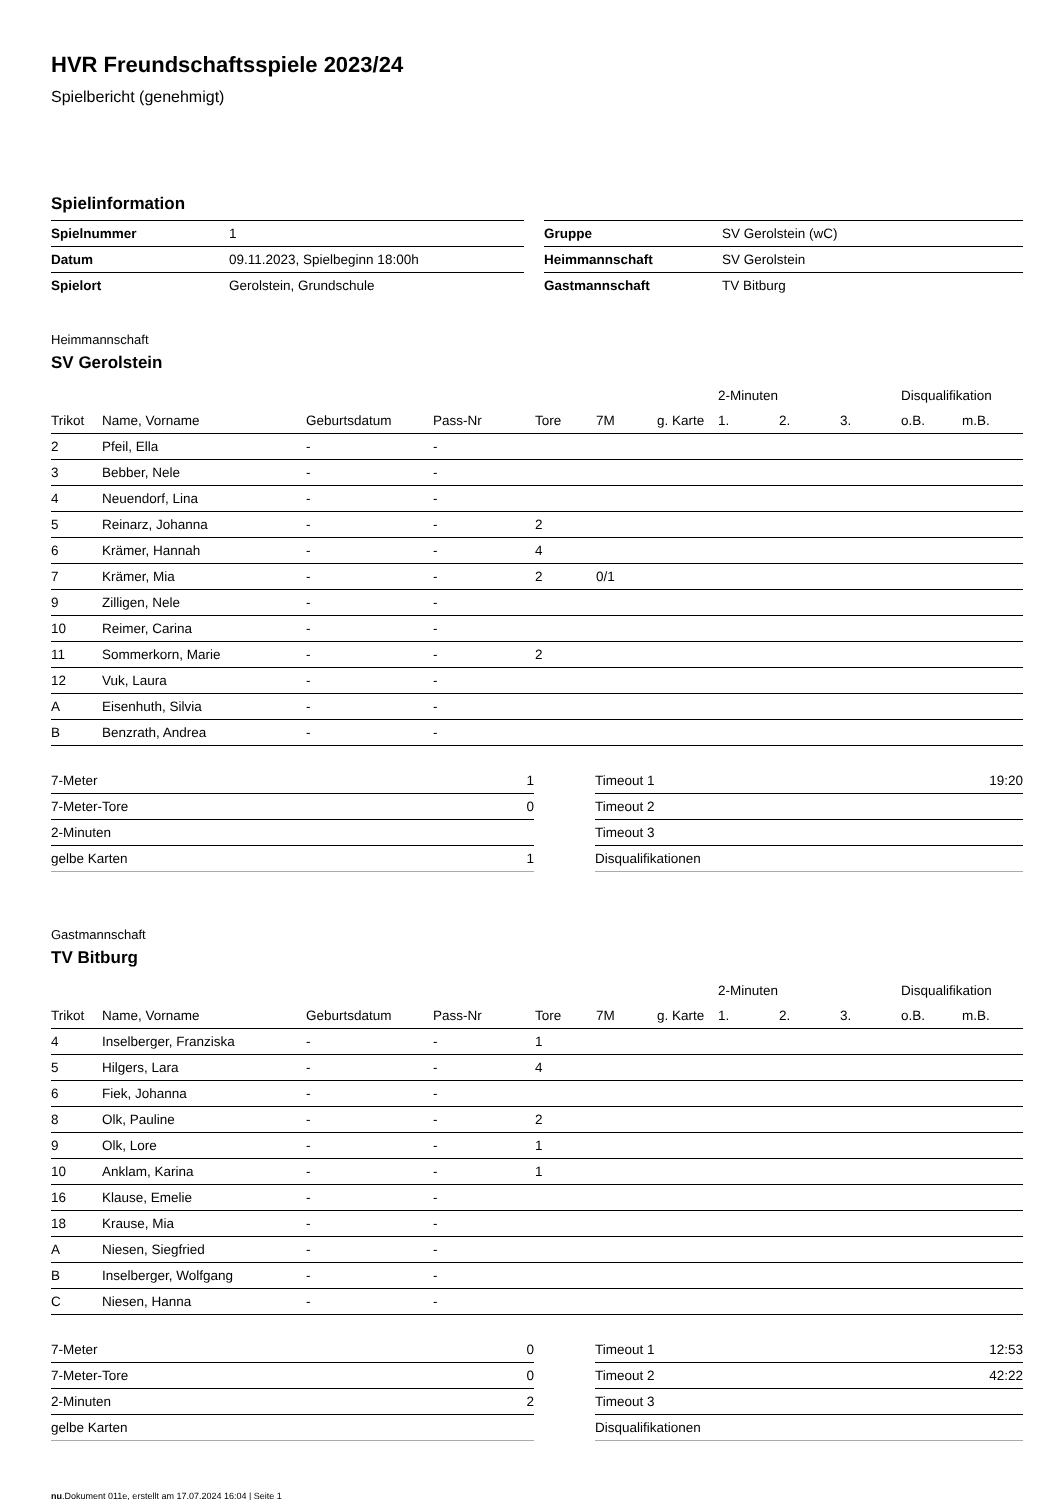HVR Freundschaftsspiele 2023/24
Spielbericht (genehmigt)
Spielinformation
| Spielnummer | 1 | | Gruppe | SV Gerolstein (wC) |
| Datum | 09.11.2023, Spielbeginn 18:00h | | Heimmannschaft | SV Gerolstein |
| Spielort | Gerolstein, Grundschule | | Gastmannschaft | TV Bitburg |
Heimmannschaft
SV Gerolstein
| | | | | | | | 2-Minuten | | | Disqualifikation | |
| --- | --- | --- | --- | --- | --- | --- | --- | --- | --- | --- | --- |
| Trikot | Name, Vorname | Geburtsdatum | Pass-Nr | Tore | 7M | g. Karte | 1. | 2. | 3. | o.B. | m.B. |
| 2 | Pfeil, Ella | - | - | | | | | | | | |
| 3 | Bebber, Nele | - | - | | | | | | | | |
| 4 | Neuendorf, Lina | - | - | | | | | | | | |
| 5 | Reinarz, Johanna | - | - | 2 | | | | | | | |
| 6 | Krämer, Hannah | - | - | 4 | | | | | | | |
| 7 | Krämer, Mia | - | - | 2 | 0/1 | | | | | | |
| 9 | Zilligen, Nele | - | - | | | | | | | | |
| 10 | Reimer, Carina | - | - | | | | | | | | |
| 11 | Sommerkorn, Marie | - | - | 2 | | | | | | | |
| 12 | Vuk, Laura | - | - | | | | | | | | |
| A | Eisenhuth, Silvia | - | - | | | | | | | | |
| B | Benzrath, Andrea | - | - | | | | | | | | |
| 7-Meter | 1 |
| 7-Meter-Tore | 0 |
| 2-Minuten | |
| gelbe Karten | 1 |
| Timeout 1 | 19:20 |
| Timeout 2 | |
| Timeout 3 | |
| Disqualifikationen | |
Gastmannschaft
TV Bitburg
| | | | | | | | 2-Minuten | | | Disqualifikation | |
| --- | --- | --- | --- | --- | --- | --- | --- | --- | --- | --- | --- |
| Trikot | Name, Vorname | Geburtsdatum | Pass-Nr | Tore | 7M | g. Karte | 1. | 2. | 3. | o.B. | m.B. |
| 4 | Inselberger, Franziska | - | - | 1 | | | | | | | |
| 5 | Hilgers, Lara | - | - | 4 | | | | | | | |
| 6 | Fiek, Johanna | - | - | | | | | | | | |
| 8 | Olk, Pauline | - | - | 2 | | | | | | | |
| 9 | Olk, Lore | - | - | 1 | | | | | | | |
| 10 | Anklam, Karina | - | - | 1 | | | | | | | |
| 16 | Klause, Emelie | - | - | | | | | | | | |
| 18 | Krause, Mia | - | - | | | | | | | | |
| A | Niesen, Siegfried | - | - | | | | | | | | |
| B | Inselberger, Wolfgang | - | - | | | | | | | | |
| C | Niesen, Hanna | - | - | | | | | | | | |
| 7-Meter | 0 |
| 7-Meter-Tore | 0 |
| 2-Minuten | 2 |
| gelbe Karten | |
| Timeout 1 | 12:53 |
| Timeout 2 | 42:22 |
| Timeout 3 | |
| Disqualifikationen | |
nu.Dokument 011e, erstellt am 17.07.2024 16:04 | Seite 1